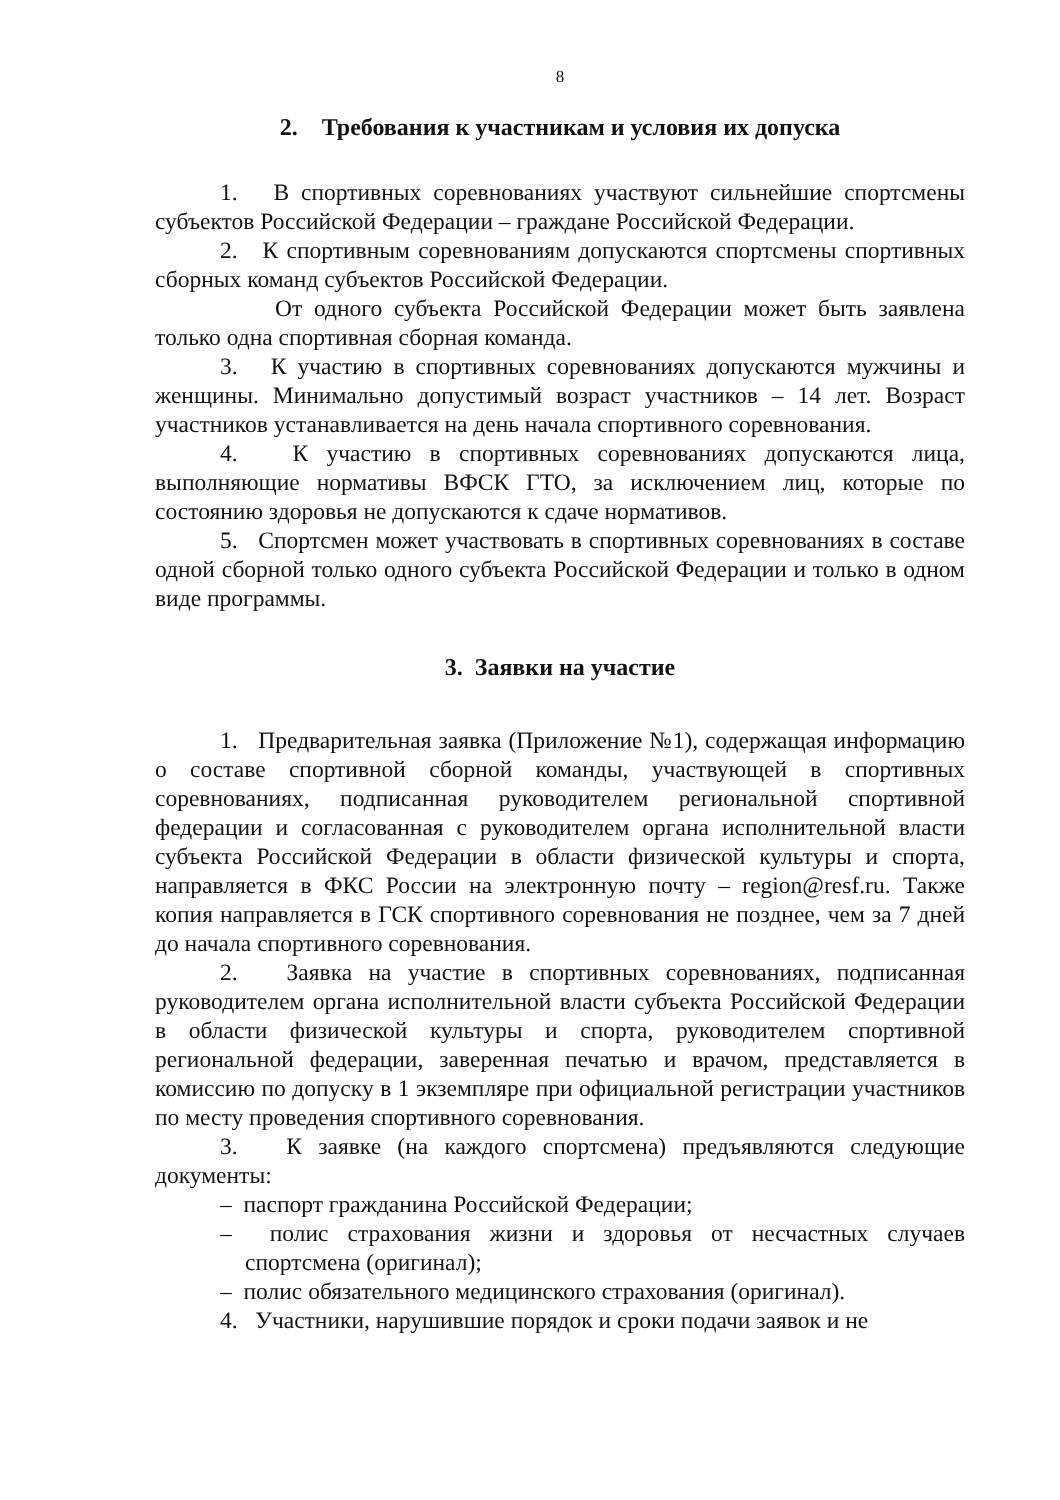8
2. Требования к участникам и условия их допуска
1. В спортивных соревнованиях участвуют сильнейшие спортсмены субъектов Российской Федерации – граждане Российской Федерации.
2. К спортивным соревнованиям допускаются спортсмены спортивных сборных команд субъектов Российской Федерации.
От одного субъекта Российской Федерации может быть заявлена только одна спортивная сборная команда.
3. К участию в спортивных соревнованиях допускаются мужчины и женщины. Минимально допустимый возраст участников – 14 лет. Возраст участников устанавливается на день начала спортивного соревнования.
4. К участию в спортивных соревнованиях допускаются лица, выполняющие нормативы ВФСК ГТО, за исключением лиц, которые по состоянию здоровья не допускаются к сдаче нормативов.
5. Спортсмен может участвовать в спортивных соревнованиях в составе одной сборной только одного субъекта Российской Федерации и только в одном виде программы.
3. Заявки на участие
1. Предварительная заявка (Приложение №1), содержащая информацию о составе спортивной сборной команды, участвующей в спортивных соревнованиях, подписанная руководителем региональной спортивной федерации и согласованная с руководителем органа исполнительной власти субъекта Российской Федерации в области физической культуры и спорта, направляется в ФКС России на электронную почту – region@resf.ru. Также копия направляется в ГСК спортивного соревнования не позднее, чем за 7 дней до начала спортивного соревнования.
2. Заявка на участие в спортивных соревнованиях, подписанная руководителем органа исполнительной власти субъекта Российской Федерации в области физической культуры и спорта, руководителем спортивной региональной федерации, заверенная печатью и врачом, представляется в комиссию по допуску в 1 экземпляре при официальной регистрации участников по месту проведения спортивного соревнования.
3. К заявке (на каждого спортсмена) предъявляются следующие документы:
– паспорт гражданина Российской Федерации;
– полис страхования жизни и здоровья от несчастных случаев спортсмена (оригинал);
– полис обязательного медицинского страхования (оригинал).
4. Участники, нарушившие порядок и сроки подачи заявок и не